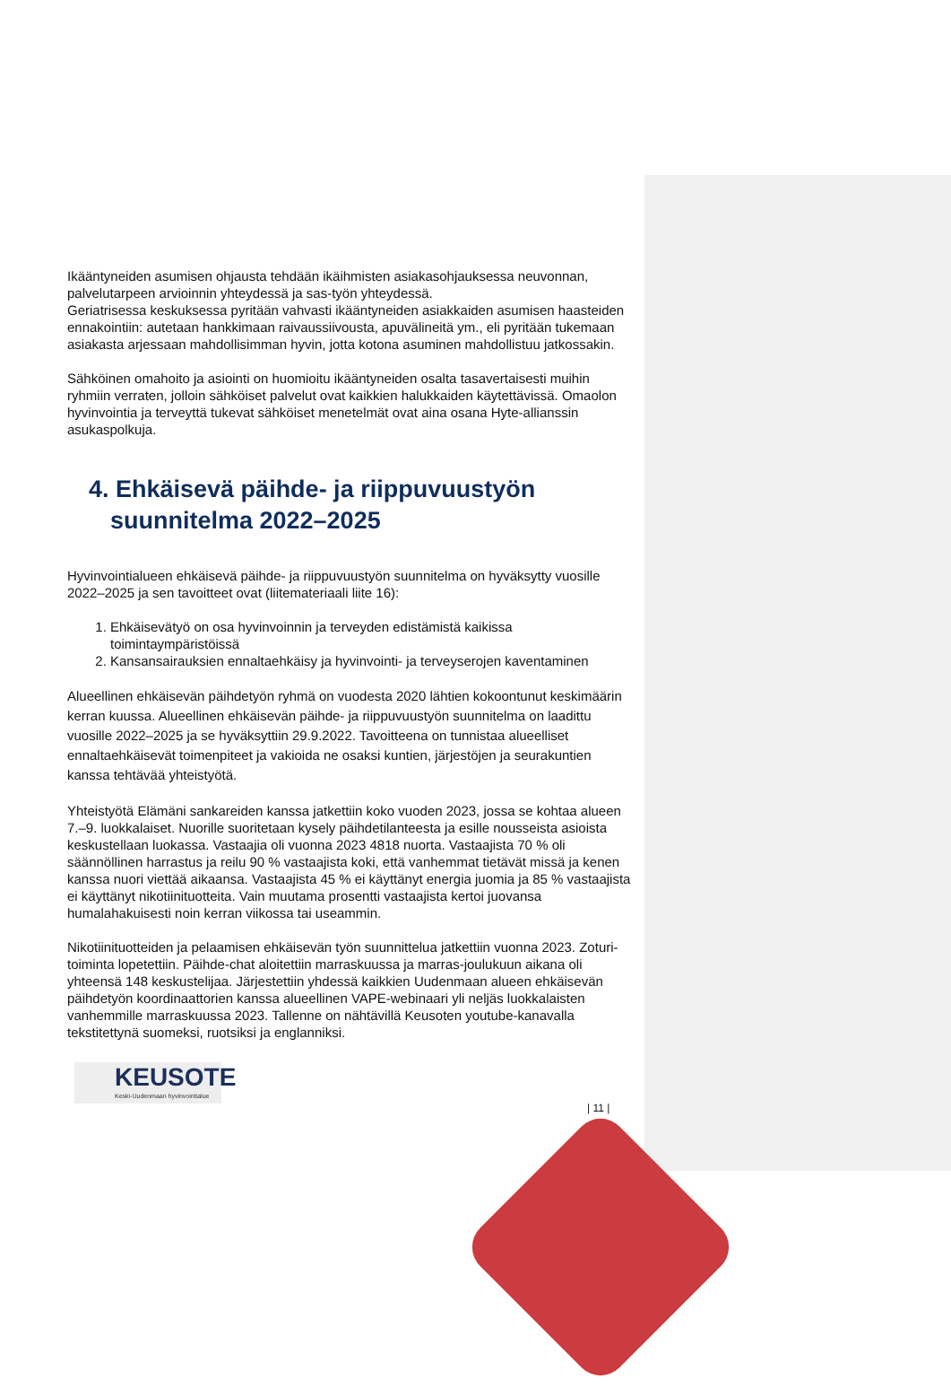Ikääntyneiden asumisen ohjausta tehdään ikäihmisten asiakasohjauksessa neuvonnan, palvelutarpeen arvioinnin yhteydessä ja sas-työn yhteydessä.
Geriatrisessa keskuksessa pyritään vahvasti ikääntyneiden asiakkaiden asumisen haasteiden ennakointiin: autetaan hankkimaan raivaussiivousta, apuvälineitä ym., eli pyritään tukemaan asiakasta arjessaan mahdollisimman hyvin, jotta kotona asuminen mahdollistuu jatkossakin.
Sähköinen omahoito ja asiointi on huomioitu ikääntyneiden osalta tasavertaisesti muihin ryhmiin verraten, jolloin sähköiset palvelut ovat kaikkien halukkaiden käytettävissä. Omaolon hyvinvointia ja terveyttä tukevat sähköiset menetelmät ovat aina osana Hyte-allianssin asukaspolkuja.
4. Ehkäisevä päihde- ja riippuvuustyön suunnitelma 2022–2025
Hyvinvointialueen ehkäisevä päihde- ja riippuvuustyön suunnitelma on hyväksytty vuosille 2022–2025 ja sen tavoitteet ovat (liitemateriaali liite 16):
1. Ehkäisevätyö on osa hyvinvoinnin ja terveyden edistämistä kaikissa toimintaympäristöissä
2. Kansansairauksien ennaltaehkäisy ja hyvinvointi- ja terveyserojen kaventaminen
Alueellinen ehkäisevän päihdetyön ryhmä on vuodesta 2020 lähtien kokoontunut keskimäärin kerran kuussa. Alueellinen ehkäisevän päihde- ja riippuvuustyön suunnitelma on laadittu vuosille 2022–2025 ja se hyväksyttiin 29.9.2022. Tavoitteena on tunnistaa alueelliset ennaltaehkäisevät toimenpiteet ja vakioida ne osaksi kuntien, järjestöjen ja seurakuntien kanssa tehtävää yhteistyötä.
Yhteistyötä Elämäni sankareiden kanssa jatkettiin koko vuoden 2023, jossa se kohtaa alueen 7.–9. luokkalaiset. Nuorille suoritetaan kysely päihdetilanteesta ja esille nousseista asioista keskustellaan luokassa. Vastaajia oli vuonna 2023 4818 nuorta. Vastaajista 70 % oli säännöllinen harrastus ja reilu 90 % vastaajista koki, että vanhemmat tietävät missä ja kenen kanssa nuori viettää aikaansa. Vastaajista 45 % ei käyttänyt energia juomia ja 85 % vastaajista ei käyttänyt nikotiinituotteita. Vain muutama prosentti vastaajista kertoi juovansa humalahakuisesti noin kerran viikossa tai useammin.
Nikotiinituotteiden ja pelaamisen ehkäisevän työn suunnittelua jatkettiin vuonna 2023. Zoturi-toiminta lopetettiin. Päihde-chat aloitettiin marraskuussa ja marras-joulukuun aikana oli yhteensä 148 keskustelijaa. Järjestettiin yhdessä kaikkien Uudenmaan alueen ehkäisevän päihdetyön koordinaattorien kanssa alueellinen VAPE-webinaari yli neljäs luokkalaisten vanhemmille marraskuussa 2023. Tallenne on nähtävillä Keusoten youtube-kanavalla tekstitettynä suomeksi, ruotsiksi ja englanniksi.
KEUSOTE
Keski-Uudenmaan hyvinvointialue
| 11 |